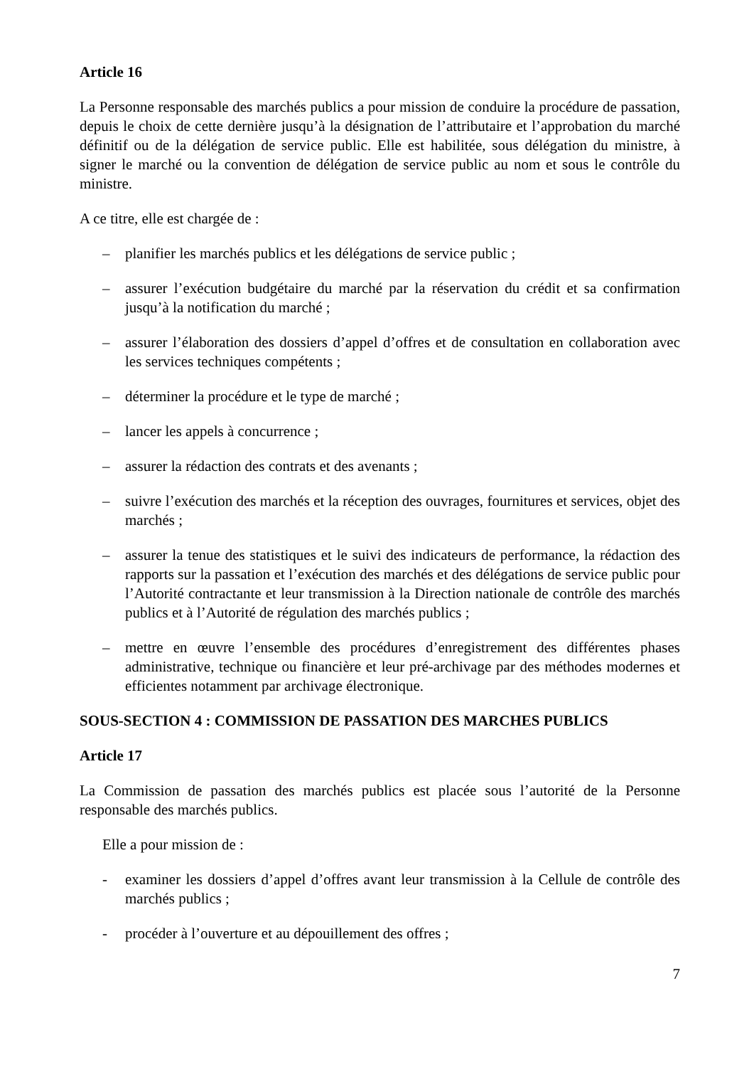Article 16
La Personne responsable des marchés publics a pour mission de conduire la procédure de passation, depuis le choix de cette dernière jusqu’à la désignation de l’attributaire et l’approbation du marché définitif ou de la délégation de service public. Elle est habilitée, sous délégation du ministre, à signer le marché ou la convention de délégation de service public au nom et sous le contrôle du ministre.
A ce titre, elle est chargée de :
– planifier les marchés publics et les délégations de service public ;
– assurer l’exécution budgétaire du marché par la réservation du crédit et sa confirmation jusqu’à la notification du marché ;
– assurer l’élaboration des dossiers d’appel d’offres et de consultation en collaboration avec les services techniques compétents ;
– déterminer la procédure et le type de marché ;
– lancer les appels à concurrence ;
– assurer la rédaction des contrats et des avenants ;
– suivre l’exécution des marchés et la réception des ouvrages, fournitures et services, objet des marchés ;
– assurer la tenue des statistiques et le suivi des indicateurs de performance, la rédaction des rapports sur la passation et l’exécution des marchés et des délégations de service public pour l’Autorité contractante et leur transmission à la Direction nationale de contrôle des marchés publics et à l’Autorité de régulation des marchés publics ;
– mettre en œuvre l’ensemble des procédures d’enregistrement des différentes phases administrative, technique ou financière et leur pré-archivage par des méthodes modernes et efficientes notamment par archivage électronique.
SOUS-SECTION 4 : COMMISSION DE PASSATION DES MARCHES PUBLICS
Article 17
La Commission de passation des marchés publics est placée sous l’autorité de la Personne responsable des marchés publics.
Elle a pour mission de :
- examiner les dossiers d’appel d’offres avant leur transmission à la Cellule de contrôle des marchés publics ;
- procéder à l’ouverture et au dépouillement des offres ;
7